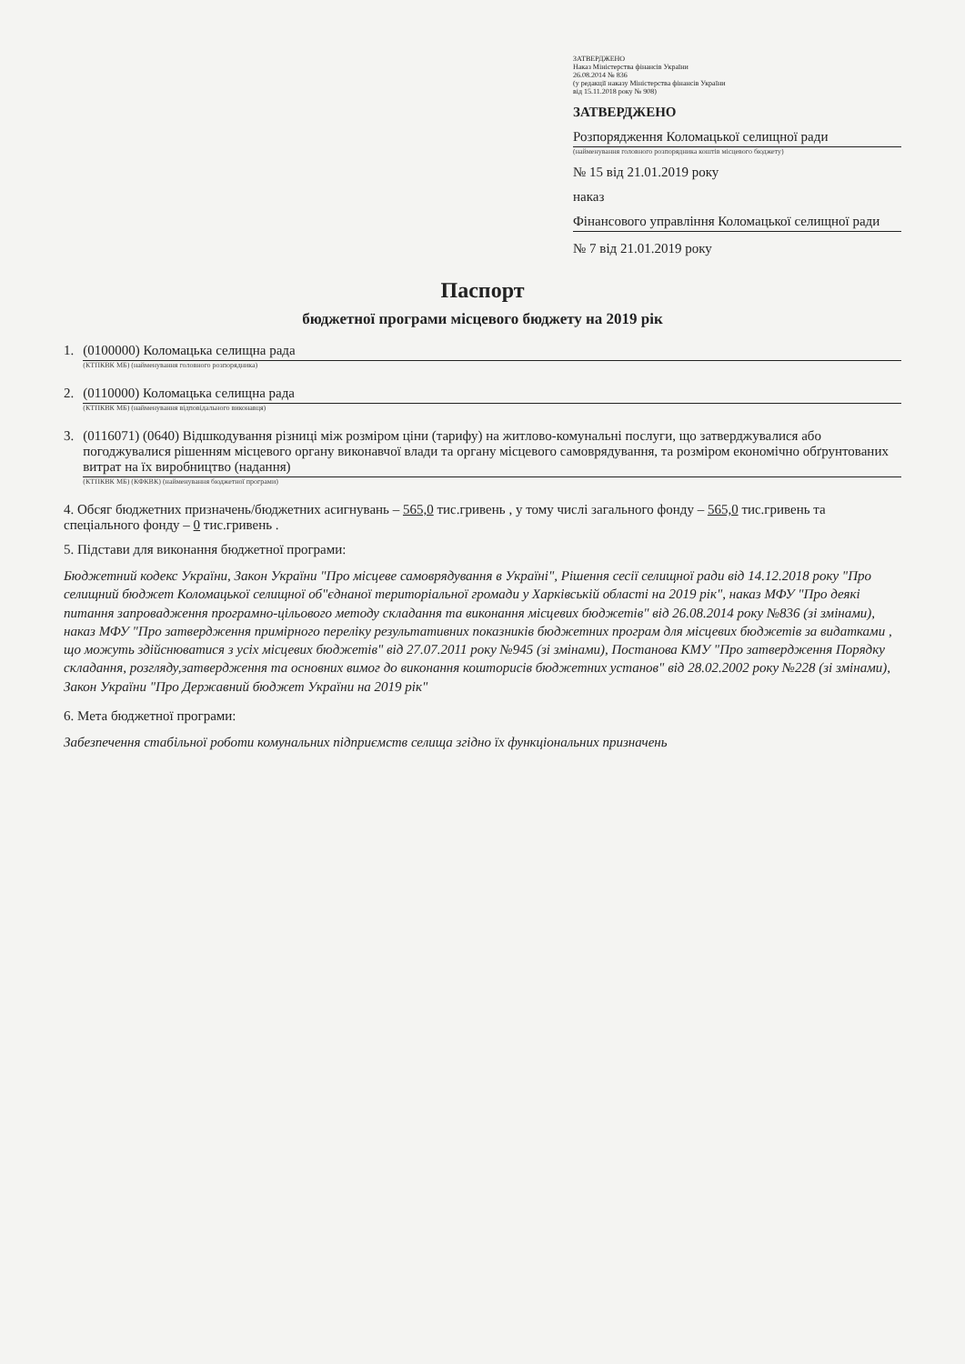ЗАТВЕРДЖЕНО
Наказ Міністерства фінансів України
26.08.2014 № 836
(у редакції наказу Міністерства фінансів України
від 15.11.2018 року № 908)
ЗАТВЕРДЖЕНО
Розпорядження Коломацької селищної ради
(найменування головного розпорядника коштів місцевого бюджету)
№ 15 від 21.01.2019 року
наказ
Фінансового управління Коломацької селищної ради
№ 7 від 21.01.2019 року
Паспорт
бюджетної програми місцевого бюджету на 2019 рік
1. (0100000) Коломацька селищна рада
(КТПКВК МБ) (найменування головного розпорядника)
2. (0110000) Коломацька селищна рада
(КТПКВК МБ) (найменування відповідального виконавця)
3. (0116071) (0640) Відшкодування різниці між розміром ціни (тарифу) на житлово-комунальні послуги, що затверджувалися або погоджувалися рішенням місцевого органу виконавчої влади та органу місцевого самоврядування, та розміром економічно обґрунтованих витрат на їх виробництво (надання)
(КТПКВК МБ) (КФКВК) (найменування бюджетної програми)
4. Обсяг бюджетних призначень/бюджетних асигнувань – 565,0 тис.гривень , у тому числі загального фонду – 565,0 тис.гривень та спеціального фонду – 0 тис.гривень .
5. Підстави для виконання бюджетної програми:
Бюджетний кодекс України, Закон України "Про місцеве самоврядування в Україні", Рішення сесії селищної ради від 14.12.2018 року "Про селищний бюджет Коломацької селищної об"єднаної територіальної громади у Харківській області на 2019 рік", наказ МФУ "Про деякі питання запровадження програмно-цільового методу складання та виконання місцевих бюджетів" від 26.08.2014 року №836 (зі змінами), наказ МФУ "Про затвердження примірного переліку результативних показників бюджетних програм для місцевих бюджетів за видатками , що можуть здійснюватися з усіх місцевих бюджетів" від 27.07.2011 року №945 (зі змінами), Постанова КМУ "Про затвердження Порядку складання, розгляду,затвердження та основних вимог до виконання кошторисів бюджетних установ" від 28.02.2002 року №228 (зі змінами), Закон України "Про Державний бюджет України на 2019 рік"
6. Мета бюджетної програми:
Забезпечення стабільної роботи комунальних підприємств селища згідно їх функціональних призначень